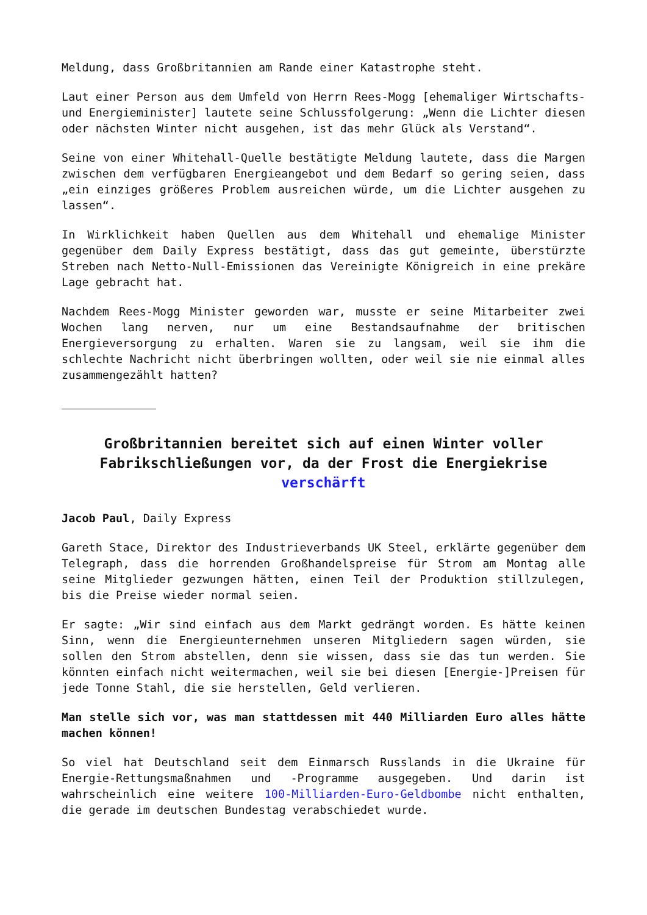Meldung, dass Großbritannien am Rande einer Katastrophe steht.
Laut einer Person aus dem Umfeld von Herrn Rees-Mogg [ehemaliger Wirtschafts- und Energieminister] lautete seine Schlussfolgerung: „Wenn die Lichter diesen oder nächsten Winter nicht ausgehen, ist das mehr Glück als Verstand“.
Seine von einer Whitehall-Quelle bestätigte Meldung lautete, dass die Margen zwischen dem verfügbaren Energieangebot und dem Bedarf so gering seien, dass „ein einziges größeres Problem ausreichen würde, um die Lichter ausgehen zu lassen“.
In Wirklichkeit haben Quellen aus dem Whitehall und ehemalige Minister gegenüber dem Daily Express bestätigt, dass das gut gemeinte, überstürzte Streben nach Netto-Null-Emissionen das Vereinigte Königreich in eine prekäre Lage gebracht hat.
Nachdem Rees-Mogg Minister geworden war, musste er seine Mitarbeiter zwei Wochen lang nerven, nur um eine Bestandsaufnahme der britischen Energieversorgung zu erhalten. Waren sie zu langsam, weil sie ihm die schlechte Nachricht nicht überbringen wollten, oder weil sie nie einmal alles zusammengezählt hatten?
Großbritannien bereitet sich auf einen Winter voller Fabrikschließungen vor, da der Frost die Energiekrise verschärft
Jacob Paul, Daily Express
Gareth Stace, Direktor des Industrieverbands UK Steel, erklärte gegenüber dem Telegraph, dass die horrenden Großhandelspreise für Strom am Montag alle seine Mitglieder gezwungen hätten, einen Teil der Produktion stillzulegen, bis die Preise wieder normal seien.
Er sagte: „Wir sind einfach aus dem Markt gedrängt worden. Es hätte keinen Sinn, wenn die Energieunternehmen unseren Mitgliedern sagen würden, sie sollen den Strom abstellen, denn sie wissen, dass sie das tun werden. Sie könnten einfach nicht weitermachen, weil sie bei diesen [Energie-]Preisen für jede Tonne Stahl, die sie herstellen, Geld verlieren.
Man stelle sich vor, was man stattdessen mit 440 Milliarden Euro alles hätte machen können!
So viel hat Deutschland seit dem Einmarsch Russlands in die Ukraine für Energie-Rettungsmaßnahmen und -Programme ausgegeben. Und darin ist wahrscheinlich eine weitere 100-Milliarden-Euro-Geldbombe nicht enthalten, die gerade im deutschen Bundestag verabschiedet wurde.